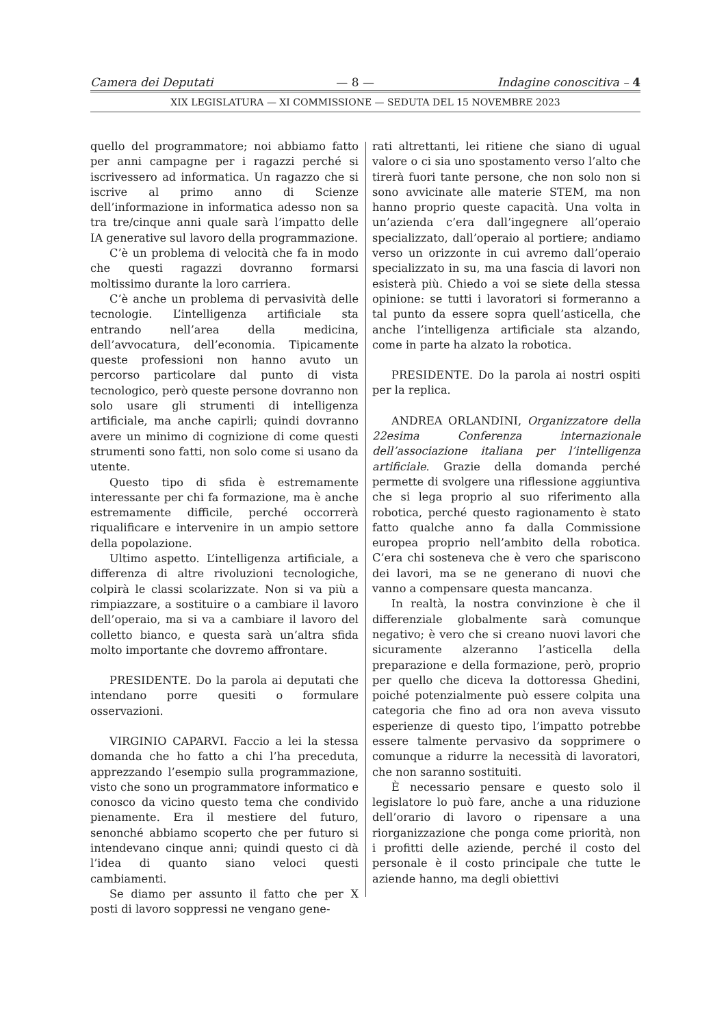Camera dei Deputati — 8 — Indagine conoscitiva – 4
XIX LEGISLATURA — XI COMMISSIONE — SEDUTA DEL 15 NOVEMBRE 2023
quello del programmatore; noi abbiamo fatto per anni campagne per i ragazzi perché si iscrivessero ad informatica. Un ragazzo che si iscrive al primo anno di Scienze dell’informazione in informatica adesso non sa tra tre/cinque anni quale sarà l’impatto delle IA generative sul lavoro della programmazione.
C’è un problema di velocità che fa in modo che questi ragazzi dovranno formarsi moltissimo durante la loro carriera.
C’è anche un problema di pervasività delle tecnologie. L’intelligenza artificiale sta entrando nell’area della medicina, dell’avvocatura, dell’economia. Tipicamente queste professioni non hanno avuto un percorso particolare dal punto di vista tecnologico, però queste persone dovranno non solo usare gli strumenti di intelligenza artificiale, ma anche capirli; quindi dovranno avere un minimo di cognizione di come questi strumenti sono fatti, non solo come si usano da utente.
Questo tipo di sfida è estremamente interessante per chi fa formazione, ma è anche estremamente difficile, perché occorrerà riqualificare e intervenire in un ampio settore della popolazione.
Ultimo aspetto. L’intelligenza artificiale, a differenza di altre rivoluzioni tecnologiche, colpirà le classi scolarizzate. Non si va più a rimpiazzare, a sostituire o a cambiare il lavoro dell’operaio, ma si va a cambiare il lavoro del colletto bianco, e questa sarà un’altra sfida molto importante che dovremo affrontare.
PRESIDENTE. Do la parola ai deputati che intendano porre quesiti o formulare osservazioni.
VIRGINIO CAPARVI. Faccio a lei la stessa domanda che ho fatto a chi l’ha preceduta, apprezzando l’esempio sulla programmazione, visto che sono un programmatore informatico e conosco da vicino questo tema che condivido pienamente. Era il mestiere del futuro, senonché abbiamo scoperto che per futuro si intendevano cinque anni; quindi questo ci dà l’idea di quanto siano veloci questi cambiamenti.
Se diamo per assunto il fatto che per X posti di lavoro soppressi ne vengano gene-
rati altrettanti, lei ritiene che siano di ugual valore o ci sia uno spostamento verso l’alto che tirerà fuori tante persone, che non solo non si sono avvicinate alle materie STEM, ma non hanno proprio queste capacità. Una volta in un’azienda c’era dall’ingegnere all’operaio specializzato, dall’operaio al portiere; andiamo verso un orizzonte in cui avremo dall’operaio specializzato in su, ma una fascia di lavori non esisterà più. Chiedo a voi se siete della stessa opinione: se tutti i lavoratori si formeranno a tal punto da essere sopra quell’asticella, che anche l’intelligenza artificiale sta alzando, come in parte ha alzato la robotica.
PRESIDENTE. Do la parola ai nostri ospiti per la replica.
ANDREA ORLANDINI, Organizzatore della 22esima Conferenza internazionale dell’associazione italiana per l’intelligenza artificiale. Grazie della domanda perché permette di svolgere una riflessione aggiuntiva che si lega proprio al suo riferimento alla robotica, perché questo ragionamento è stato fatto qualche anno fa dalla Commissione europea proprio nell’ambito della robotica. C’era chi sosteneva che è vero che spariscono dei lavori, ma se ne generano di nuovi che vanno a compensare questa mancanza.
In realtà, la nostra convinzione è che il differenziale globalmente sarà comunque negativo; è vero che si creano nuovi lavori che sicuramente alzeranno l’asticella della preparazione e della formazione, però, proprio per quello che diceva la dottoressa Ghedini, poiché potenzialmente può essere colpita una categoria che fino ad ora non aveva vissuto esperienze di questo tipo, l’impatto potrebbe essere talmente pervasivo da sopprimere o comunque a ridurre la necessità di lavoratori, che non saranno sostituiti.
È necessario pensare e questo solo il legislatore lo può fare, anche a una riduzione dell’orario di lavoro o ripensare a una riorganizzazione che ponga come priorità, non i profitti delle aziende, perché il costo del personale è il costo principale che tutte le aziende hanno, ma degli obiettivi